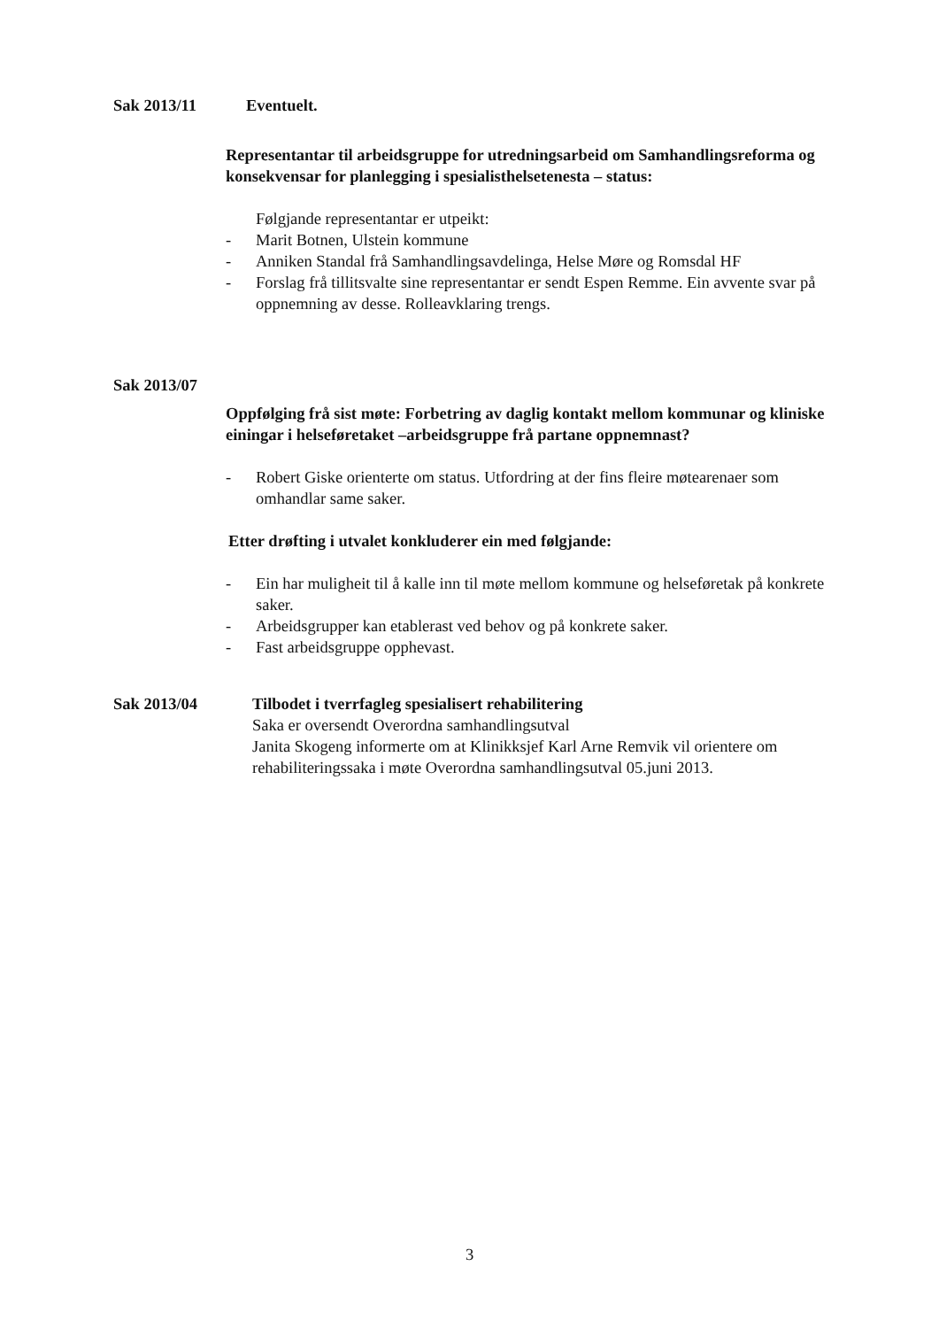Sak 2013/11 Eventuelt.
Representantar til arbeidsgruppe for utredningsarbeid om Samhandlingsreforma og konsekvensar for planlegging i spesialisthelsetenesta – status:
Følgjande representantar er utpeikt:
- Marit Botnen, Ulstein kommune
- Anniken Standal frå Samhandlingsavdelinga, Helse Møre og Romsdal HF
- Forslag frå tillitsvalte sine representantar er sendt Espen Remme. Ein avvente svar på oppnemning av desse. Rolleavklaring trengs.
Sak 2013/07
Oppfølging frå sist møte: Forbetring av daglig kontakt mellom kommunar og kliniske einingar i helseføretaket –arbeidsgruppe frå partane oppnemnast?
- Robert Giske orienterte om status. Utfordring at der fins fleire møtearenaer som omhandlar same saker.
Etter drøfting i utvalet konkluderer ein med følgjande:
- Ein har muligheit til å kalle inn til møte mellom kommune og helseføretak på konkrete saker.
- Arbeidsgrupper kan etablerast ved behov og på konkrete saker.
- Fast arbeidsgruppe opphevast.
Sak 2013/04 Tilbodet i tverrfagleg spesialisert rehabilitering
Saka er oversendt Overordna samhandlingsutval
Janita Skogeng informerte om at Klinikksjef Karl Arne Remvik vil orientere om rehabiliteringssaka i møte Overordna samhandlingsutval 05.juni 2013.
3